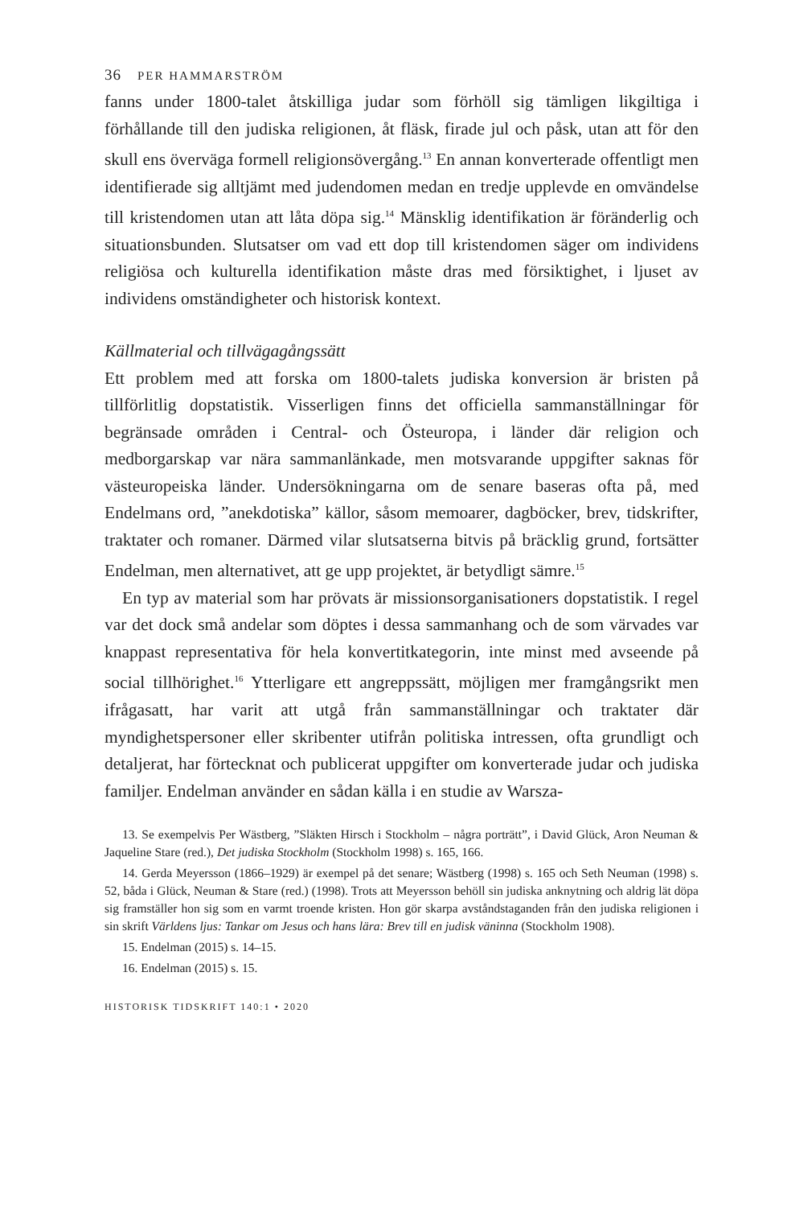36 PER HAMMARSTRÖM
fanns under 1800-talet åtskilliga judar som förhöll sig tämligen likgiltiga i förhållande till den judiska religionen, åt fläsk, firade jul och påsk, utan att för den skull ens överväga formell religionsövergång.<sup>13</sup> En annan konverterade offentligt men identifierade sig alltjämt med judendomen medan en tredje upplevde en omvändelse till kristendomen utan att låta döpa sig.<sup>14</sup> Mänsklig identifikation är föränderlig och situationsbunden. Slutsatser om vad ett dop till kristendomen säger om individens religiösa och kulturella identifikation måste dras med försiktighet, i ljuset av individens omständigheter och historisk kontext.
Källmaterial och tillvägagångssätt
Ett problem med att forska om 1800-talets judiska konversion är bristen på tillförlitlig dopstatistik. Visserligen finns det officiella sammanställningar för begränsade områden i Central- och Östeuropa, i länder där religion och medborgarskap var nära sammanlänkade, men motsvarande uppgifter saknas för västeuropeiska länder. Undersökningarna om de senare baseras ofta på, med Endelmans ord, ”anekdotiska” källor, såsom memoarer, dagböcker, brev, tidskrifter, traktater och romaner. Därmed vilar slutsatserna bitvis på bräcklig grund, fortsätter Endelman, men alternativet, att ge upp projektet, är betydligt sämre.<sup>15</sup>
En typ av material som har prövats är missionsorganisationers dopstatistik. I regel var det dock små andelar som döptes i dessa sammanhang och de som värvades var knappast representativa för hela konvertitkategorin, inte minst med avseende på social tillhörighet.<sup>16</sup> Ytterligare ett angreppssätt, möjligen mer framgångsrikt men ifrågasatt, har varit att utgå från sammanställningar och traktater där myndighetspersoner eller skribenter utifrån politiska intressen, ofta grundligt och detaljerat, har förtecknat och publicerat uppgifter om konverterade judar och judiska familjer. Endelman använder en sådan källa i en studie av Warsza-
13. Se exempelvis Per Wästberg, ”Släkten Hirsch i Stockholm – några porträtt”, i David Glück, Aron Neuman & Jaqueline Stare (red.), Det judiska Stockholm (Stockholm 1998) s. 165, 166.
14. Gerda Meyersson (1866–1929) är exempel på det senare; Wästberg (1998) s. 165 och Seth Neuman (1998) s. 52, båda i Glück, Neuman & Stare (red.) (1998). Trots att Meyersson behöll sin judiska anknytning och aldrig lät döpa sig framställer hon sig som en varmt troende kristen. Hon gör skarpa avståndstaganden från den judiska religionen i sin skrift Världens ljus: Tankar om Jesus och hans lära: Brev till en judisk väninna (Stockholm 1908).
15. Endelman (2015) s. 14–15.
16. Endelman (2015) s. 15.
HISTORISK TIDSKRIFT 140:1 • 2020